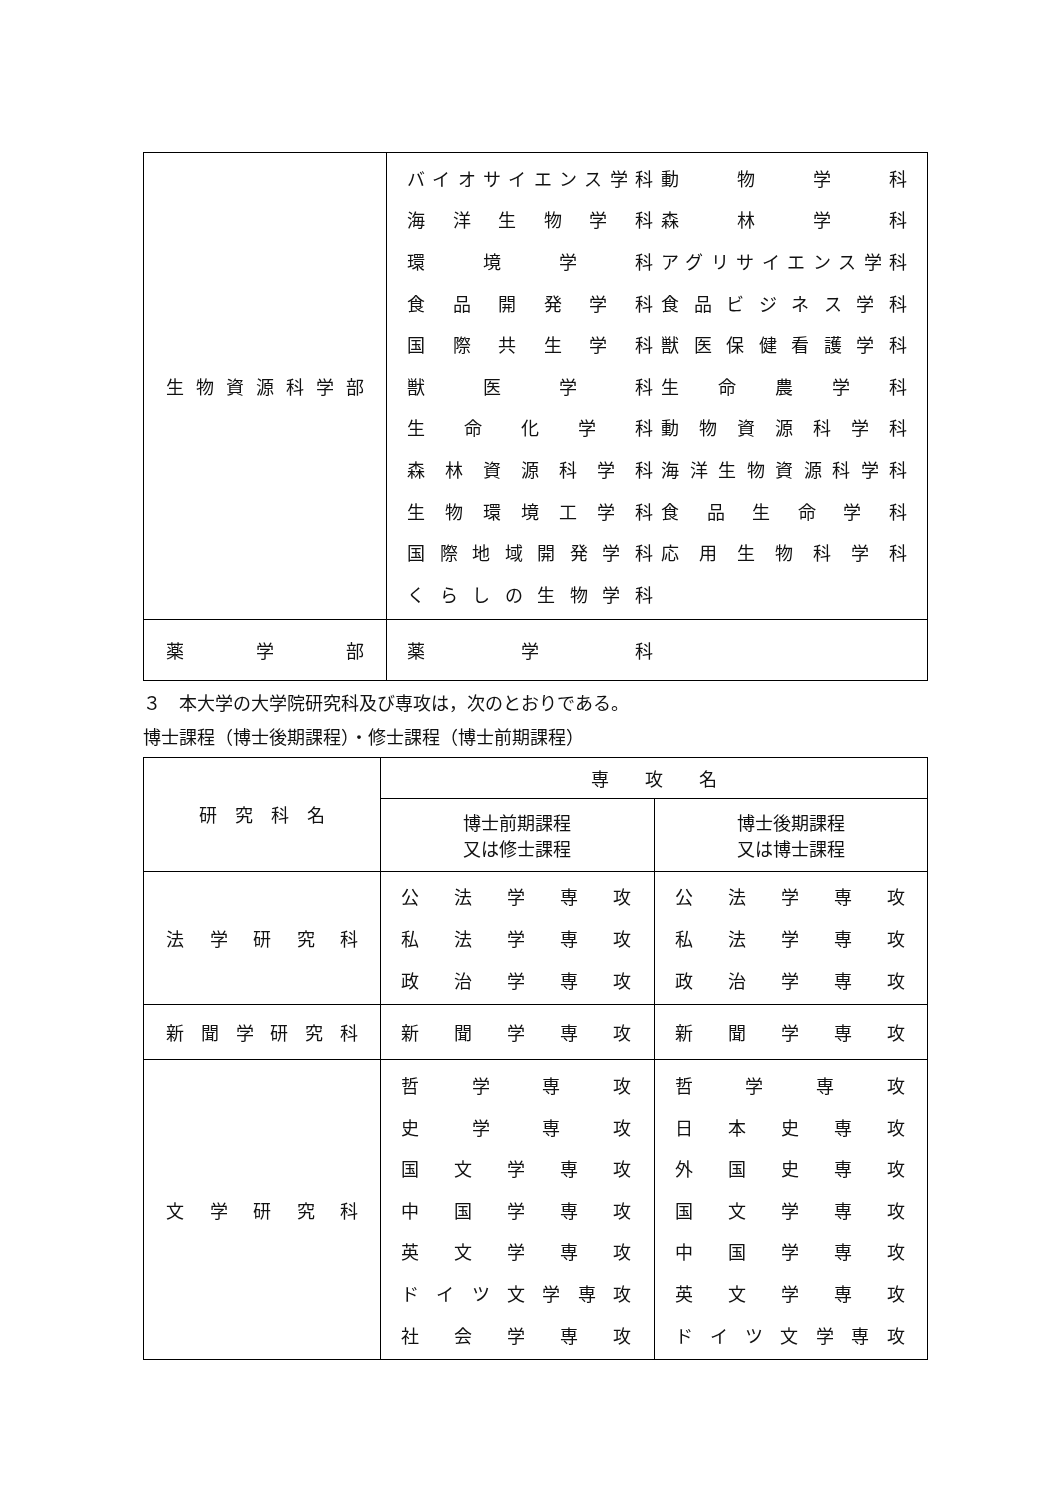| 生物資源科学部 | バイオサイエンス学科 動物学科 海洋生物学科 森林学科 環境学科 アグリサイエンス学科 食品開発学科 食品ビジネス学科 国際共生学科 獣医保健看護学科 獣医学科 生命農学科 生命化学科 動物資源科学科 森林資源科学科 海洋生物資源科学科 生物環境工学科 食品生命学科 国際地域開発学科 応用生物科学科 くらしの生物学科 |
| 薬学部 | 薬学科 |
３　本大学の大学院研究科及び専攻は，次のとおりである。
博士課程（博士後期課程）・修士課程（博士前期課程）
| 研 究 科 名 | 専 攻 名 | |
| --- | --- | --- |
| | 博士前期課程 又は修士課程 | 博士後期課程 又は博士課程 |
| 法学研究科 | 公法学専攻 私法学専攻 政治学専攻 | 公法学専攻 私法学専攻 政治学専攻 |
| 新聞学研究科 | 新聞学専攻 | 新聞学専攻 |
| 文学研究科 | 哲学専攻 史学専攻 国文学専攻 中国学専攻 英文学専攻 ドイツ文学専攻 社会学専攻 | 哲学専攻 日本史専攻 外国史専攻 国文学専攻 中国学専攻 英文学専攻 ドイツ文学専攻 |